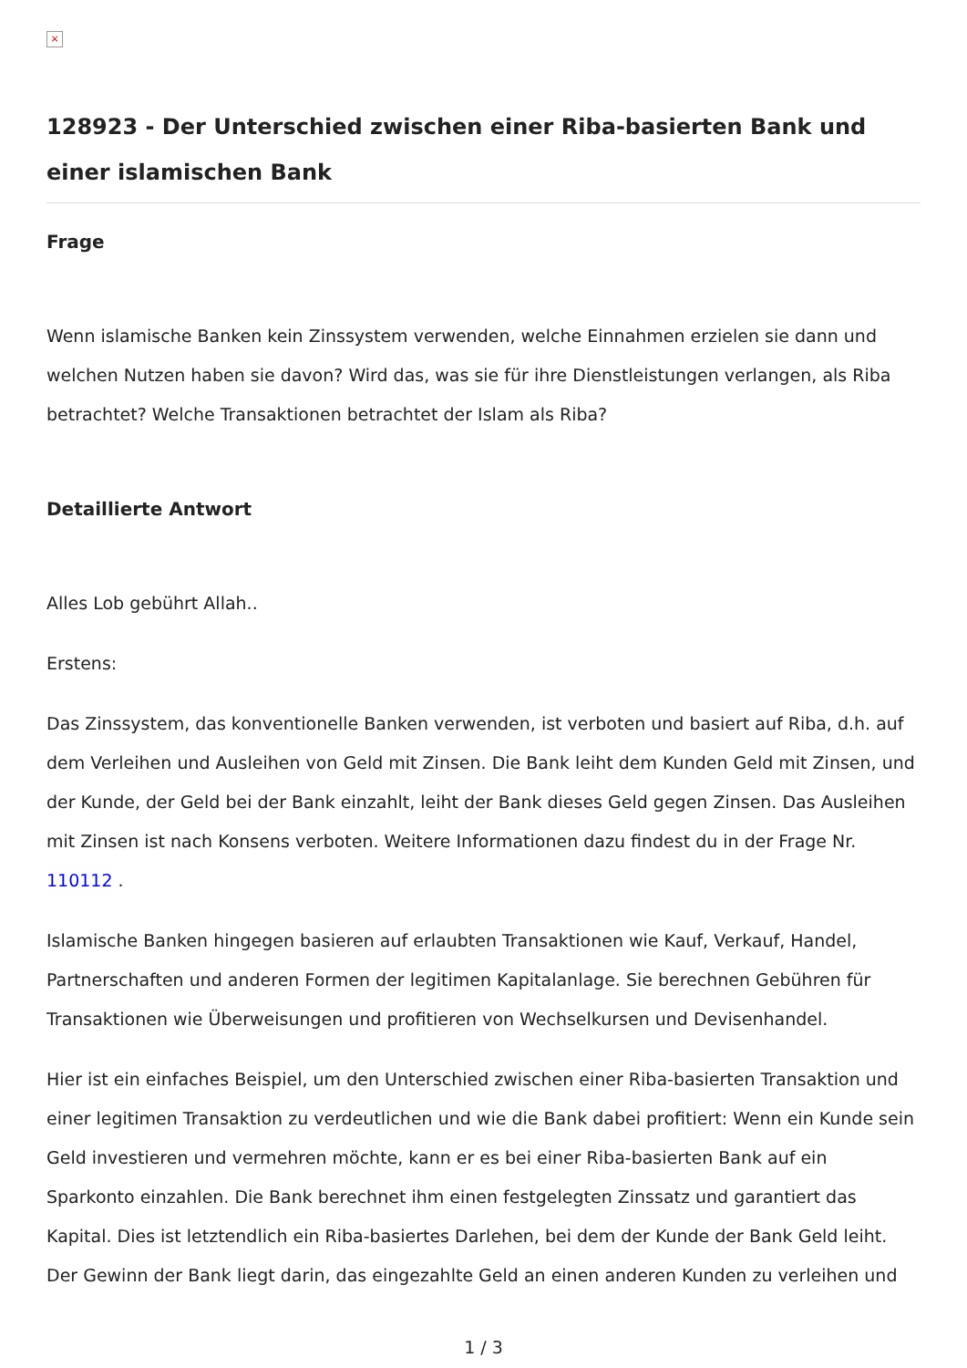×
128923 - Der Unterschied zwischen einer Riba-basierten Bank und einer islamischen Bank
Frage
Wenn islamische Banken kein Zinssystem verwenden, welche Einnahmen erzielen sie dann und welchen Nutzen haben sie davon? Wird das, was sie für ihre Dienstleistungen verlangen, als Riba betrachtet? Welche Transaktionen betrachtet der Islam als Riba?
Detaillierte Antwort
Alles Lob gebührt Allah..
Erstens:
Das Zinssystem, das konventionelle Banken verwenden, ist verboten und basiert auf Riba, d.h. auf dem Verleihen und Ausleihen von Geld mit Zinsen. Die Bank leiht dem Kunden Geld mit Zinsen, und der Kunde, der Geld bei der Bank einzahlt, leiht der Bank dieses Geld gegen Zinsen. Das Ausleihen mit Zinsen ist nach Konsens verboten. Weitere Informationen dazu findest du in der Frage Nr. 110112 .
Islamische Banken hingegen basieren auf erlaubten Transaktionen wie Kauf, Verkauf, Handel, Partnerschaften und anderen Formen der legitimen Kapitalanlage. Sie berechnen Gebühren für Transaktionen wie Überweisungen und profitieren von Wechselkursen und Devisenhandel.
Hier ist ein einfaches Beispiel, um den Unterschied zwischen einer Riba-basierten Transaktion und einer legitimen Transaktion zu verdeutlichen und wie die Bank dabei profitiert: Wenn ein Kunde sein Geld investieren und vermehren möchte, kann er es bei einer Riba-basierten Bank auf ein Sparkonto einzahlen. Die Bank berechnet ihm einen festgelegten Zinssatz und garantiert das Kapital. Dies ist letztendlich ein Riba-basiertes Darlehen, bei dem der Kunde der Bank Geld leiht. Der Gewinn der Bank liegt darin, das eingezahlte Geld an einen anderen Kunden zu verleihen und
1 / 3